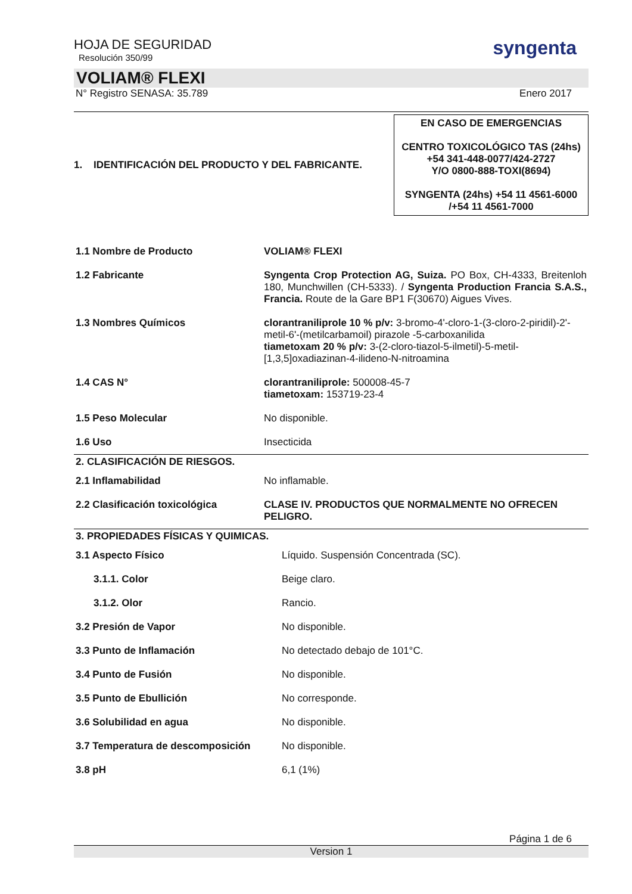syngenta
HOJA DE SEGURIDAD
Resolución 350/99
VOLIAM® FLEXI
N° Registro SENASA: 35.789 Enero 2017
1. IDENTIFICACIÓN DEL PRODUCTO Y DEL FABRICANTE.
EN CASO DE EMERGENCIAS
CENTRO TOXICOLÓGICO TAS (24hs)
+54 341-448-0077/424-2727
Y/O 0800-888-TOXI(8694)
SYNGENTA (24hs) +54 11 4561-6000
/+54 11 4561-7000
| 1.1 Nombre de Producto | VOLIAM® FLEXI |
| 1.2 Fabricante | Syngenta Crop Protection AG, Suiza. PO Box, CH-4333, Breitenloh 180, Munchwillen (CH-5333). / Syngenta Production Francia S.A.S., Francia. Route de la Gare BP1 F(30670) Aigues Vives. |
| 1.3 Nombres Químicos | clorantraniliprole 10 % p/v: 3-bromo-4'-cloro-1-(3-cloro-2-piridil)-2'-metil-6'-(metilcarbamoil) pirazole -5-carboxanilida tiametoxam 20 % p/v: 3-(2-cloro-tiazol-5-ilmetil)-5-metil-[1,3,5]oxadiazinan-4-ilideno-N-nitroamina |
| 1.4 CAS N° | clorantraniliprole: 500008-45-7 tiametoxam: 153719-23-4 |
| 1.5 Peso Molecular | No disponible. |
| 1.6 Uso | Insecticida |
2. CLASIFICACIÓN DE RIESGOS.
| 2.1 Inflamabilidad | No inflamable. |
| 2.2 Clasificación toxicológica | CLASE IV. PRODUCTOS QUE NORMALMENTE NO OFRECEN PELIGRO. |
3. PROPIEDADES FÍSICAS Y QUIMICAS.
| 3.1 Aspecto Físico | Líquido. Suspensión Concentrada (SC). |
| 3.1.1. Color | Beige claro. |
| 3.1.2. Olor | Rancio. |
| 3.2 Presión de Vapor | No disponible. |
| 3.3 Punto de Inflamación | No detectado debajo de 101°C. |
| 3.4 Punto de Fusión | No disponible. |
| 3.5 Punto de Ebullición | No corresponde. |
| 3.6 Solubilidad en agua | No disponible. |
| 3.7 Temperatura de descomposición | No disponible. |
| 3.8 pH | 6,1 (1%) |
Página 1 de 6
Version 1